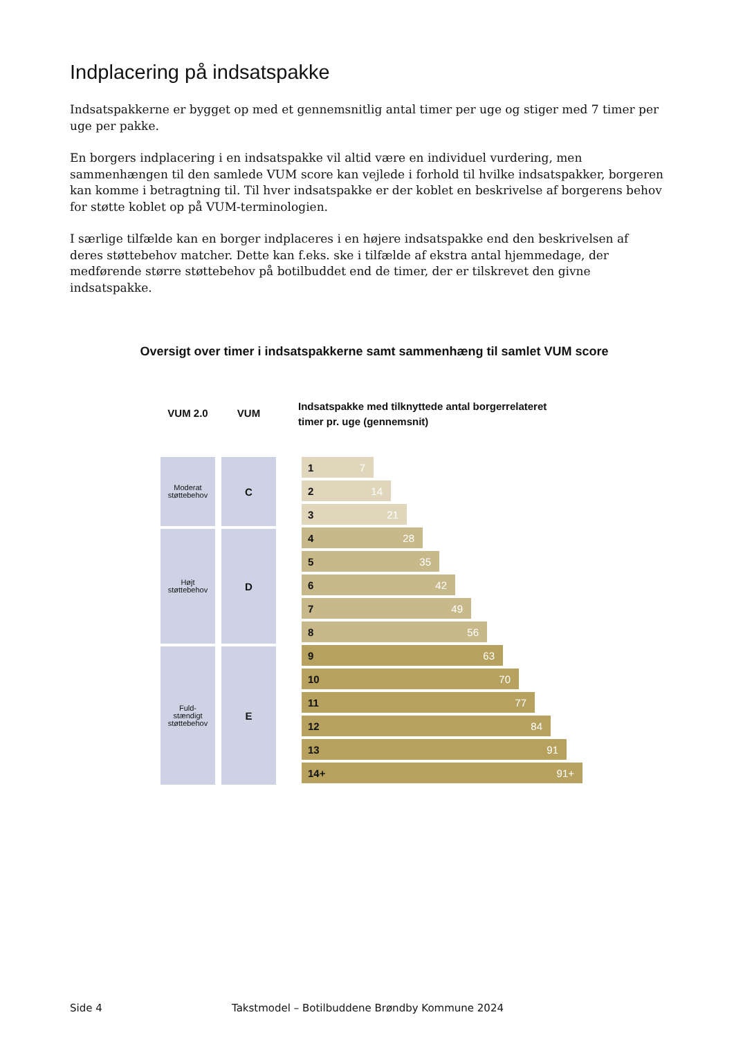Indplacering på indsatspakke
Indsatspakkerne er bygget op med et gennemsnitlig antal timer per uge og stiger med 7 timer per uge per pakke.
En borgers indplacering i en indsatspakke vil altid være en individuel vurdering, men sammenhængen til den samlede VUM score kan vejlede i forhold til hvilke indsatspakker, borgeren kan komme i betragtning til. Til hver indsatspakke er der koblet en beskrivelse af borgerens behov for støtte koblet op på VUM-terminologien.
I særlige tilfælde kan en borger indplaceres i en højere indsatspakke end den beskrivelsen af deres støttebehov matcher. Dette kan f.eks. ske i tilfælde af ekstra antal hjemmedage, der medførende større støttebehov på botilbuddet end de timer, der er tilskrevet den givne indsatspakke.
Oversigt over timer i indsatspakkerne samt sammenhæng til samlet VUM score
VUM 2.0
Moderat
støttebehov
Højt
støttebehov
Fuld-
stændigt
støttebehov
VUM
C
D
E
Indsatspakke med tilknyttede antal borgerrelateret
timer pr. uge (gennemsnit)
1 7
2 14
3 21
4 28
5 35
6 42
7 49
8 56
9 63
10 70
11 77
12 84
13 91
14+ 91+
Side 4 Takstmodel – Botilbuddene Brøndby Kommune 2024